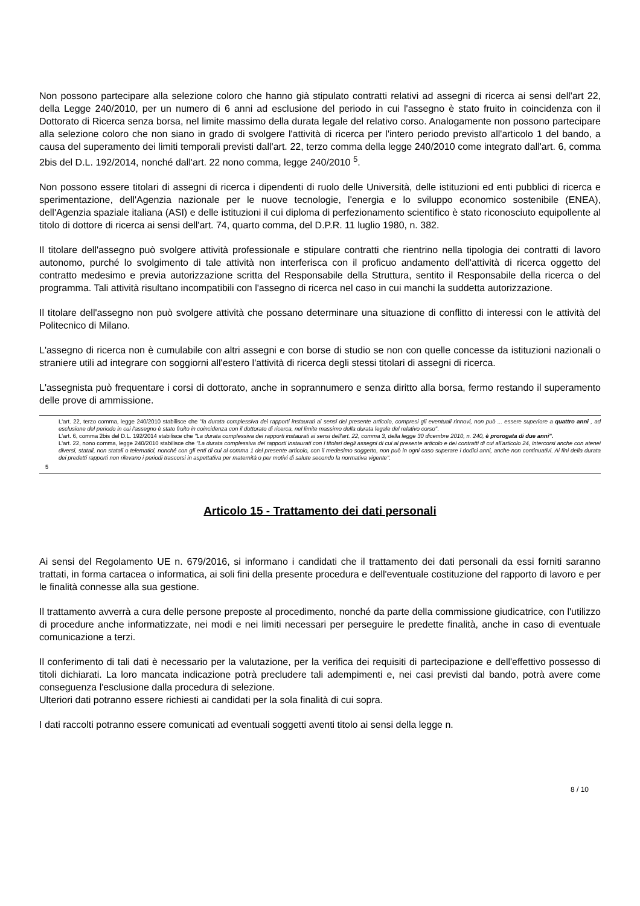Non possono partecipare alla selezione coloro che hanno già stipulato contratti relativi ad assegni di ricerca ai sensi dell'art 22, della Legge 240/2010, per un numero di 6 anni ad esclusione del periodo in cui l'assegno è stato fruito in coincidenza con il Dottorato di Ricerca senza borsa, nel limite massimo della durata legale del relativo corso. Analogamente non possono partecipare alla selezione coloro che non siano in grado di svolgere l'attività di ricerca per l'intero periodo previsto all'articolo 1 del bando, a causa del superamento dei limiti temporali previsti dall'art. 22, terzo comma della legge 240/2010 come integrato dall'art. 6, comma 2bis del D.L. 192/2014, nonché dall'art. 22 nono comma, legge 240/2010 <sup>5</sup>.
Non possono essere titolari di assegni di ricerca i dipendenti di ruolo delle Università, delle istituzioni ed enti pubblici di ricerca e sperimentazione, dell'Agenzia nazionale per le nuove tecnologie, l'energia e lo sviluppo economico sostenibile (ENEA), dell'Agenzia spaziale italiana (ASI) e delle istituzioni il cui diploma di perfezionamento scientifico è stato riconosciuto equipollente al titolo di dottore di ricerca ai sensi dell'art. 74, quarto comma, del D.P.R. 11 luglio 1980, n. 382.
Il titolare dell'assegno può svolgere attività professionale e stipulare contratti che rientrino nella tipologia dei contratti di lavoro autonomo, purché lo svolgimento di tale attività non interferisca con il proficuo andamento dell'attività di ricerca oggetto del contratto medesimo e previa autorizzazione scritta del Responsabile della Struttura, sentito il Responsabile della ricerca o del programma. Tali attività risultano incompatibili con l'assegno di ricerca nel caso in cui manchi la suddetta autorizzazione.
Il titolare dell'assegno non può svolgere attività che possano determinare una situazione di conflitto di interessi con le attività del Politecnico di Milano.
L'assegno di ricerca non è cumulabile con altri assegni e con borse di studio se non con quelle concesse da istituzioni nazionali o straniere utili ad integrare con soggiorni all'estero l'attività di ricerca degli stessi titolari di assegni di ricerca.
L'assegnista può frequentare i corsi di dottorato, anche in soprannumero e senza diritto alla borsa, fermo restando il superamento delle prove di ammissione.
5
L'art. 22, terzo comma, legge 240/2010 stabilisce che "la durata complessiva dei rapporti instaurati ai sensi del presente articolo, compresi gli eventuali rinnovi, non può ... essere superiore a quattro anni , ad esclusione del periodo in cui l'assegno è stato fruito in coincidenza con il dottorato di ricerca, nel limite massimo della durata legale del relativo corso".
L'art. 6, comma 2bis del D.L. 192/2014 stabilisce che "La durata complessiva dei rapporti instaurati ai sensi dell'art. 22, comma 3, della legge 30 dicembre 2010, n. 240, è prorogata di due anni".
L'art. 22, nono comma, legge 240/2010 stabilisce che "La durata complessiva dei rapporti instaurati con i titolari degli assegni di cui al presente articolo e dei contratti di cui all'articolo 24, intercorsi anche con atenei diversi, statali, non statali o telematici, nonché con gli enti di cui al comma 1 del presente articolo, con il medesimo soggetto, non può in ogni caso superare i dodici anni, anche non continuativi. Ai fini della durata dei predetti rapporti non rilevano i periodi trascorsi in aspettativa per maternità o per motivi di salute secondo la normativa vigente".
Articolo 15 - Trattamento dei dati personali
Ai sensi del Regolamento UE n. 679/2016, si informano i candidati che il trattamento dei dati personali da essi forniti saranno trattati, in forma cartacea o informatica, ai soli fini della presente procedura e dell'eventuale costituzione del rapporto di lavoro e per le finalità connesse alla sua gestione.
Il trattamento avverrà a cura delle persone preposte al procedimento, nonché da parte della commissione giudicatrice, con l'utilizzo di procedure anche informatizzate, nei modi e nei limiti necessari per perseguire le predette finalità, anche in caso di eventuale comunicazione a terzi.
Il conferimento di tali dati è necessario per la valutazione, per la verifica dei requisiti di partecipazione e dell'effettivo possesso di titoli dichiarati. La loro mancata indicazione potrà precludere tali adempimenti e, nei casi previsti dal bando, potrà avere come conseguenza l'esclusione dalla procedura di selezione.
Ulteriori dati potranno essere richiesti ai candidati per la sola finalità di cui sopra.
I dati raccolti potranno essere comunicati ad eventuali soggetti aventi titolo ai sensi della legge n.
8 / 10